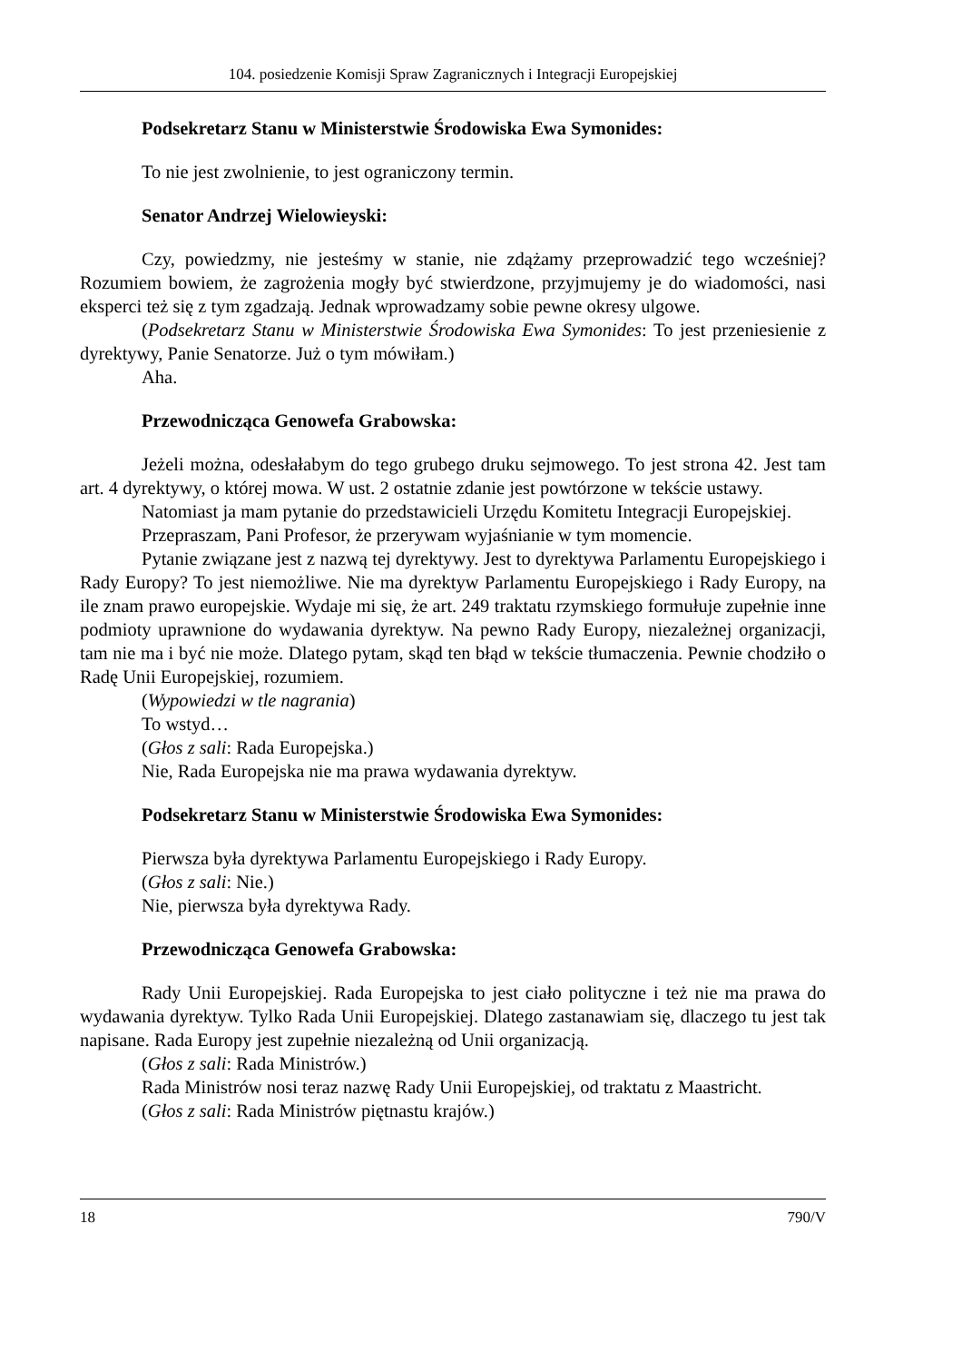104. posiedzenie Komisji Spraw Zagranicznych i Integracji Europejskiej
Podsekretarz Stanu w Ministerstwie Środowiska Ewa Symonides:
To nie jest zwolnienie, to jest ograniczony termin.
Senator Andrzej Wielowieyski:
Czy, powiedzmy, nie jesteśmy w stanie, nie zdążamy przeprowadzić tego wcześniej? Rozumiem bowiem, że zagrożenia mogły być stwierdzone, przyjmujemy je do wiadomości, nasi eksperci też się z tym zgadzają. Jednak wprowadzamy sobie pewne okresy ulgowe.
(Podsekretarz Stanu w Ministerstwie Środowiska Ewa Symonides: To jest przeniesienie z dyrektywy, Panie Senatorze. Już o tym mówiłam.)
Aha.
Przewodnicząca Genowefa Grabowska:
Jeżeli można, odesłałabym do tego grubego druku sejmowego. To jest strona 42. Jest tam art. 4 dyrektywy, o której mowa. W ust. 2 ostatnie zdanie jest powtórzone w tekście ustawy.
Natomiast ja mam pytanie do przedstawicieli Urzędu Komitetu Integracji Europejskiej.
Przepraszam, Pani Profesor, że przerywam wyjaśnianie w tym momencie.
Pytanie związane jest z nazwą tej dyrektywy. Jest to dyrektywa Parlamentu Europejskiego i Rady Europy? To jest niemożliwe. Nie ma dyrektyw Parlamentu Europejskiego i Rady Europy, na ile znam prawo europejskie. Wydaje mi się, że art. 249 traktatu rzymskiego formułuje zupełnie inne podmioty uprawnione do wydawania dyrektyw. Na pewno Rady Europy, niezależnej organizacji, tam nie ma i być nie może. Dlatego pytam, skąd ten błąd w tekście tłumaczenia. Pewnie chodziło o Radę Unii Europejskiej, rozumiem.
(Wypowiedzi w tle nagrania)
To wstyd…
(Głos z sali: Rada Europejska.)
Nie, Rada Europejska nie ma prawa wydawania dyrektyw.
Podsekretarz Stanu w Ministerstwie Środowiska Ewa Symonides:
Pierwsza była dyrektywa Parlamentu Europejskiego i Rady Europy.
(Głos z sali: Nie.)
Nie, pierwsza była dyrektywa Rady.
Przewodnicząca Genowefa Grabowska:
Rady Unii Europejskiej. Rada Europejska to jest ciało polityczne i też nie ma prawa do wydawania dyrektyw. Tylko Rada Unii Europejskiej. Dlatego zastanawiam się, dlaczego tu jest tak napisane. Rada Europy jest zupełnie niezależną od Unii organizacją.
(Głos z sali: Rada Ministrów.)
Rada Ministrów nosi teraz nazwę Rady Unii Europejskiej, od traktatu z Maastricht.
(Głos z sali: Rada Ministrów piętnastu krajów.)
18 790/V